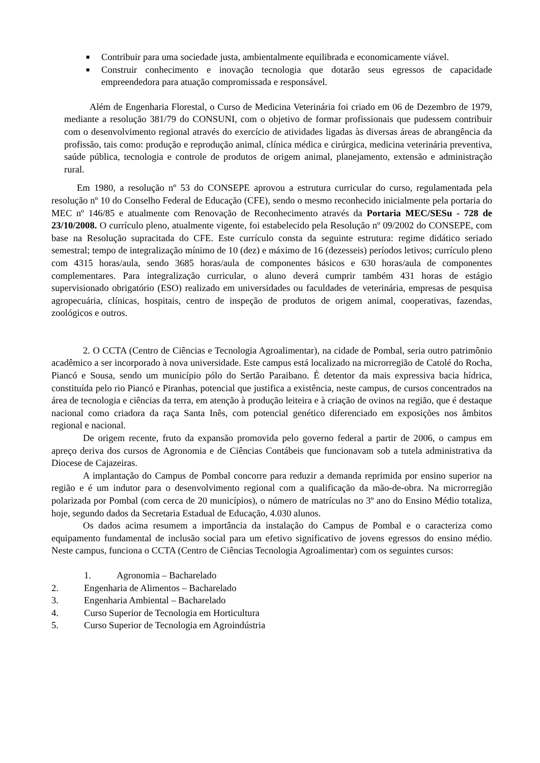■ Contribuir para uma sociedade justa, ambientalmente equilibrada e economicamente viável.
■ Construir conhecimento e inovação tecnologia que dotarão seus egressos de capacidade empreendedora para atuação compromissada e responsável.
Além de Engenharia Florestal, o Curso de Medicina Veterinária foi criado em 06 de Dezembro de 1979, mediante a resolução 381/79 do CONSUNI, com o objetivo de formar profissionais que pudessem contribuir com o desenvolvimento regional através do exercício de atividades ligadas às diversas áreas de abrangência da profissão, tais como: produção e reprodução animal, clínica médica e cirúrgica, medicina veterinária preventiva, saúde pública, tecnologia e controle de produtos de origem animal, planejamento, extensão e administração rural.
Em 1980, a resolução nº 53 do CONSEPE aprovou a estrutura curricular do curso, regulamentada pela resolução nº 10 do Conselho Federal de Educação (CFE), sendo o mesmo reconhecido inicialmente pela portaria do MEC nº 146/85 e atualmente com Renovação de Reconhecimento através da Portaria MEC/SESu - 728 de 23/10/2008. O currículo pleno, atualmente vigente, foi estabelecido pela Resolução nº 09/2002 do CONSEPE, com base na Resolução supracitada do CFE. Este currículo consta da seguinte estrutura: regime didático seriado semestral; tempo de integralização mínimo de 10 (dez) e máximo de 16 (dezesseis) períodos letivos; currículo pleno com 4315 horas/aula, sendo 3685 horas/aula de componentes básicos e 630 horas/aula de componentes complementares. Para integralização curricular, o aluno deverá cumprir também 431 horas de estágio supervisionado obrigatório (ESO) realizado em universidades ou faculdades de veterinária, empresas de pesquisa agropecuária, clínicas, hospitais, centro de inspeção de produtos de origem animal, cooperativas, fazendas, zoológicos e outros.
2. O CCTA (Centro de Ciências e Tecnologia Agroalimentar), na cidade de Pombal, seria outro patrimônio acadêmico a ser incorporado à nova universidade. Este campus está localizado na microrregião de Catolé do Rocha, Piancó e Sousa, sendo um município pólo do Sertão Paraibano. É detentor da mais expressiva bacia hídrica, constituída pelo rio Piancó e Piranhas, potencial que justifica a existência, neste campus, de cursos concentrados na área de tecnologia e ciências da terra, em atenção à produção leiteira e à criação de ovinos na região, que é destaque nacional como criadora da raça Santa Inês, com potencial genético diferenciado em exposições nos âmbitos regional e nacional.
De origem recente, fruto da expansão promovida pelo governo federal a partir de 2006, o campus em apreço deriva dos cursos de Agronomia e de Ciências Contábeis que funcionavam sob a tutela administrativa da Diocese de Cajazeiras.
A implantação do Campus de Pombal concorre para reduzir a demanda reprimida por ensino superior na região e é um indutor para o desenvolvimento regional com a qualificação da mão-de-obra. Na microrregião polarizada por Pombal (com cerca de 20 municípios), o número de matrículas no 3º ano do Ensino Médio totaliza, hoje, segundo dados da Secretaria Estadual de Educação, 4.030 alunos.
Os dados acima resumem a importância da instalação do Campus de Pombal e o caracteriza como equipamento fundamental de inclusão social para um efetivo significativo de jovens egressos do ensino médio. Neste campus, funciona o CCTA (Centro de Ciências Tecnologia Agroalimentar) com os seguintes cursos:
1. Agronomia – Bacharelado
2. Engenharia de Alimentos – Bacharelado
3. Engenharia Ambiental – Bacharelado
4. Curso Superior de Tecnologia em Horticultura
5. Curso Superior de Tecnologia em Agroindústria